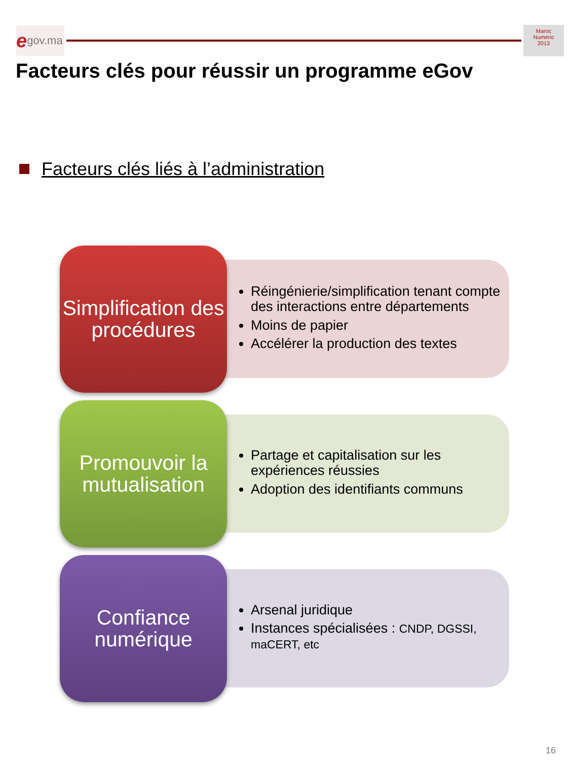egov.ma
Maroc
Numeric
2013
Facteurs clés pour réussir un programme eGov
Facteurs clés liés à l’administration
Simplification des procédures
Réingénierie/simplification tenant compte des interactions entre départements
Moins de papier
Accélérer la production des textes
Promouvoir la mutualisation
Partage et capitalisation sur les expériences réussies
Adoption des identifiants communs
Confiance numérique
Arsenal juridique
Instances spécialisées : CNDP, DGSSI, maCERT, etc
16